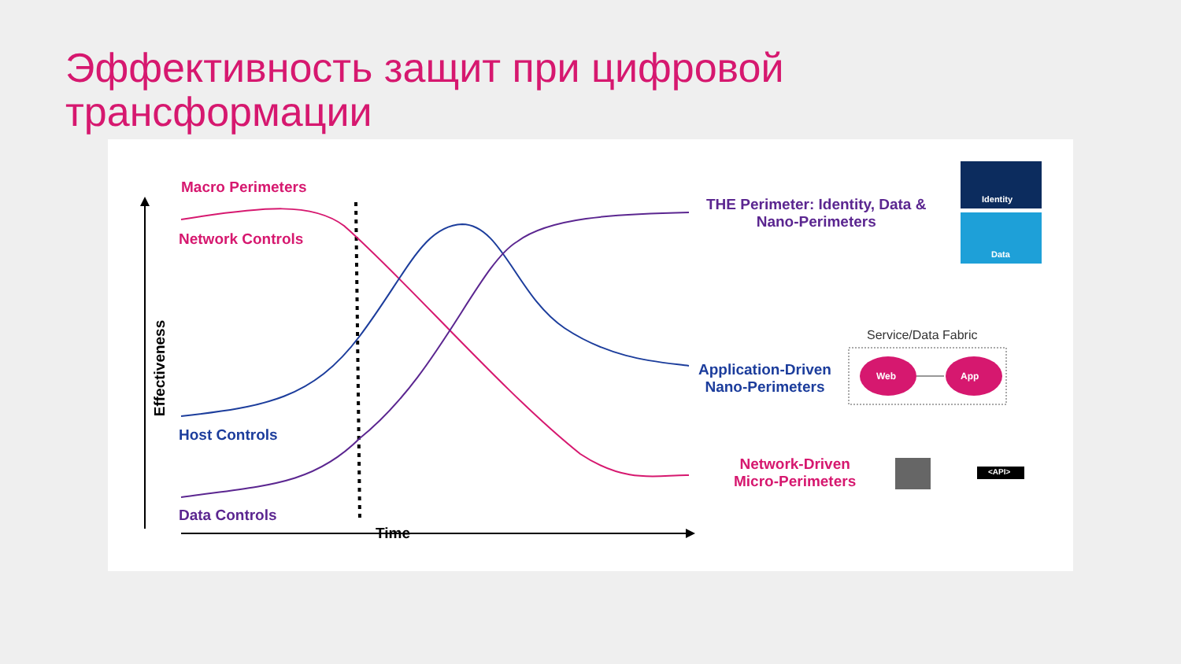Эффективность защит при цифровой
трансформации
Macro Perimeters
Network Controls
Host Controls
Data Controls
Effectiveness
Time
THE Perimeter: Identity, Data &
Nano-Perimeters
Identity
Data
Service/Data Fabric
Application-Driven
Nano-Perimeters
Web App
Network-Driven
Micro-Perimeters
<API>